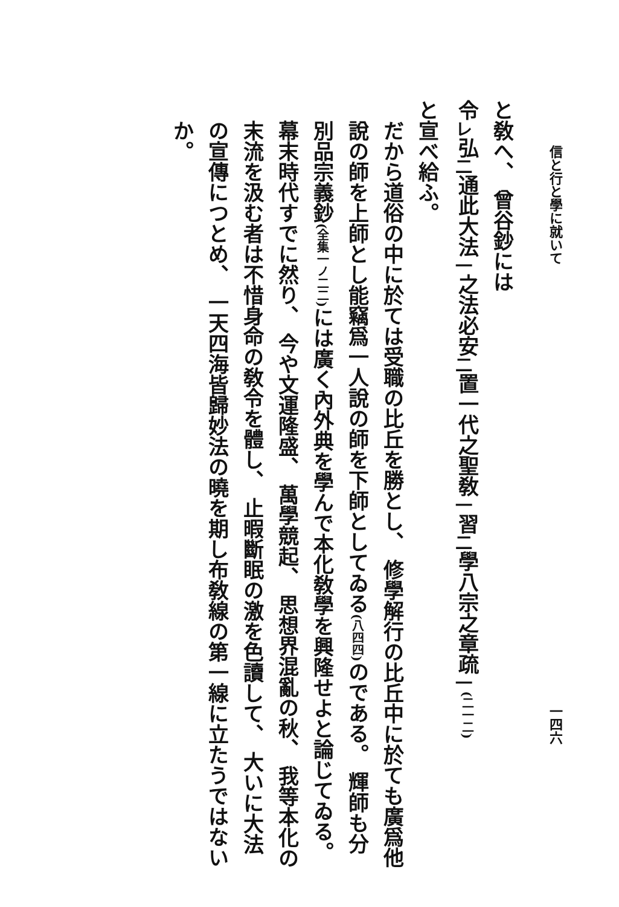信と行と學に就いて
一四六
と敎へ、 曾谷鈔には
令<sub>レ</sub>弘<sub>二</sub>通此大法<sub>一</sub>之法必安<sub>二</sub>置一代之聖敎<sub>一</sub>習<sub>二</sub>學八宗之章疏<sub>一</sub>(二一二)
と宣べ給ふ。
だから道俗の中に於ては受職の比丘を勝とし、 修學解行の比丘中に於ても廣爲他說の師を上師とし能竊爲一人說の師を下師としてゐる(八四四) のである。 輝師も分別品宗義鈔(全集一ノ二二) には廣く內外典を學んで本化敎學を興隆せよと論じてゐる。幕末時代すでに然り、 今や文運隆盛、 萬學競起、 思想界混亂の秋、 我等本化の末流を汲む者は不惜身命の敎令を體し、 止暇斷眠の激を色讀して、 大いに大法の宣傳につとめ、 一天四海皆歸妙法の曉を期し布敎線の第一線に立たうではないか。